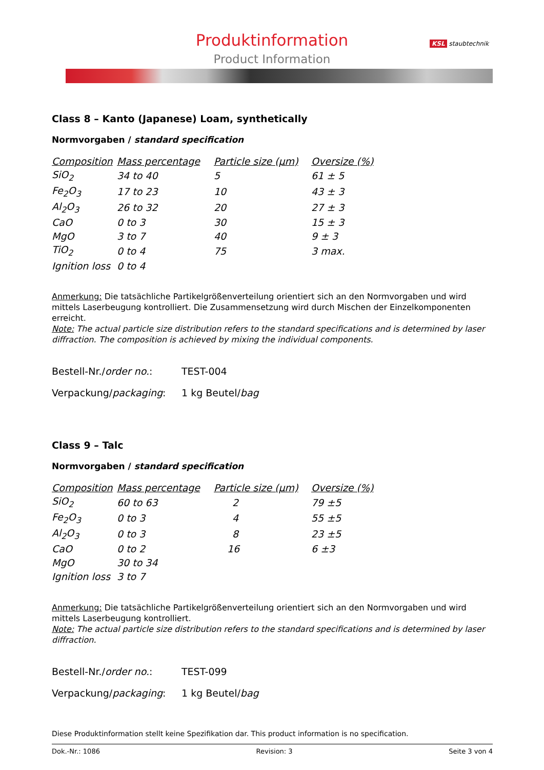Produktinformation
Product Information
KSL staubtechnik
Class 8 – Kanto (Japanese) Loam, synthetically
Normvorgaben / standard specification
| Composition | Mass percentage | Particle size (µm) | Oversize (%) |
| --- | --- | --- | --- |
| SiO<sub>2</sub> | 34 to 40 | 5 | 61 ± 5 |
| Fe<sub>2</sub>O<sub>3</sub> | 17 to 23 | 10 | 43 ± 3 |
| Al<sub>2</sub>O<sub>3</sub> | 26 to 32 | 20 | 27 ± 3 |
| CaO | 0 to 3 | 30 | 15 ± 3 |
| MgO | 3 to 7 | 40 | 9 ± 3 |
| TiO<sub>2</sub> | 0 to 4 | 75 | 3 max. |
| Ignition loss | 0 to 4 | | |
Anmerkung: Die tatsächliche Partikelgrößenverteilung orientiert sich an den Normvorgaben und wird mittels Laserbeugung kontrolliert. Die Zusammensetzung wird durch Mischen der Einzelkomponenten erreicht.
Note: The actual particle size distribution refers to the standard specifications and is determined by laser diffraction. The composition is achieved by mixing the individual components.
Bestell-Nr./order no.: TEST-004
Verpackung/packaging: 1 kg Beutel/bag
Class 9 – Talc
Normvorgaben / standard specification
| Composition | Mass percentage | Particle size (µm) | Oversize (%) |
| --- | --- | --- | --- |
| SiO<sub>2</sub> | 60 to 63 | 2 | 79 ±5 |
| Fe<sub>2</sub>O<sub>3</sub> | 0 to 3 | 4 | 55 ±5 |
| Al<sub>2</sub>O<sub>3</sub> | 0 to 3 | 8 | 23 ±5 |
| CaO | 0 to 2 | 16 | 6 ±3 |
| MgO | 30 to 34 | | |
| Ignition loss | 3 to 7 | | |
Anmerkung: Die tatsächliche Partikelgrößenverteilung orientiert sich an den Normvorgaben und wird mittels Laserbeugung kontrolliert.
Note: The actual particle size distribution refers to the standard specifications and is determined by laser diffraction.
Bestell-Nr./order no.: TEST-099
Verpackung/packaging: 1 kg Beutel/bag
Diese Produktinformation stellt keine Spezifikation dar. This product information is no specification.
Dok.-Nr.: 1086 Revision: 3 Seite 3 von 4